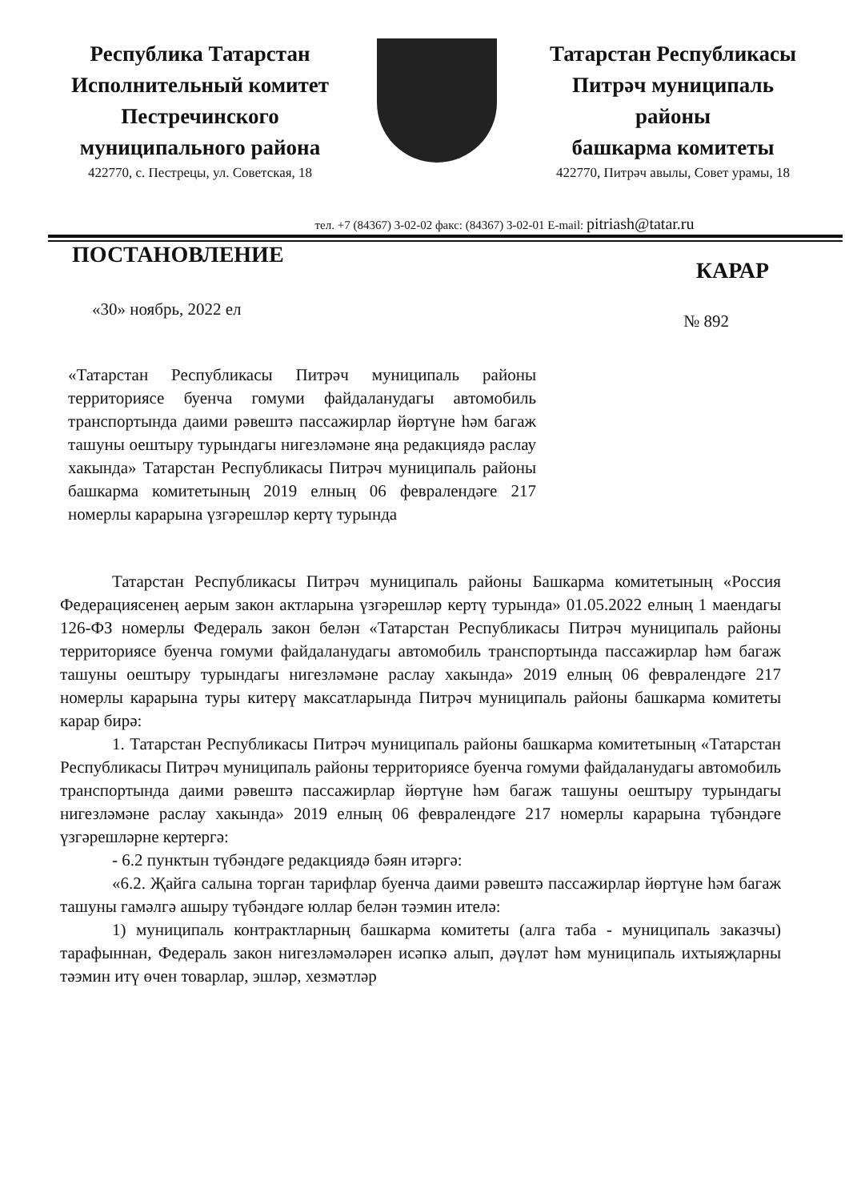Республика Татарстан
Исполнительный комитет
Пестречинского
муниципального района
422770, с. Пестрецы, ул. Советская, 18
Татарстан Республикасы
Питрәч муниципаль
районы
башкарма комитеты
422770, Питрәч авылы, Совет урамы, 18
тел. +7 (84367) 3-02-02 факс: (84367) 3-02-01 E-mail: pitriash@tatar.ru
ПОСТАНОВЛЕНИЕ
КАРАР
«30» ноябрь, 2022 ел
№ 892
«Татарстан Республикасы Питрәч муниципаль районы территориясе буенча гомуми файдаланудагы автомобиль транспортында даими рәвештә пассажирлар йөртүне һәм багаж ташуны оештыру турындагы нигезләмәне яңа редакциядә раслау хакында» Татарстан Республикасы Питрәч муниципаль районы башкарма комитетының 2019 елның 06 февралендәге 217 номерлы карарына үзгәрешләр кертү турында
Татарстан Республикасы Питрәч муниципаль районы Башкарма комитетының «Россия Федерациясенең аерым закон актларына үзгәрешләр кертү турында» 01.05.2022 елның 1 маендагы 126-ФЗ номерлы Федераль закон белән «Татарстан Республикасы Питрәч муниципаль районы территориясе буенча гомуми файдаланудагы автомобиль транспортында пассажирлар һәм багаж ташуны оештыру турындагы нигезләмәне раслау хакында» 2019 елның 06 февралендәге 217 номерлы карарына туры китерү максатларында Питрәч муниципаль районы башкарма комитеты карар бирә:
1. Татарстан Республикасы Питрәч муниципаль районы башкарма комитетының «Татарстан Республикасы Питрәч муниципаль районы территориясе буенча гомуми файдаланудагы автомобиль транспортында даими рәвештә пассажирлар йөртүне һәм багаж ташуны оештыру турындагы нигезләмәне раслау хакында» 2019 елның 06 февралендәге 217 номерлы карарына түбәндәге үзгәрешләрне кертергә:
- 6.2 пунктын түбәндәге редакциядә бәян итәргә:
«6.2. Җайга салына торган тарифлар буенча даими рәвештә пассажирлар йөртүне һәм багаж ташуны гамәлгә ашыру түбәндәге юллар белән тәэмин ителә:
1) муниципаль контрактларның башкарма комитеты (алга таба - муниципаль заказчы) тарафыннан, Федераль закон нигезләмәләрен исәпкә алып, дәүләт һәм муниципаль ихтыяҗларны тәэмин итү өчен товарлар, эшләр, хезмәтләр